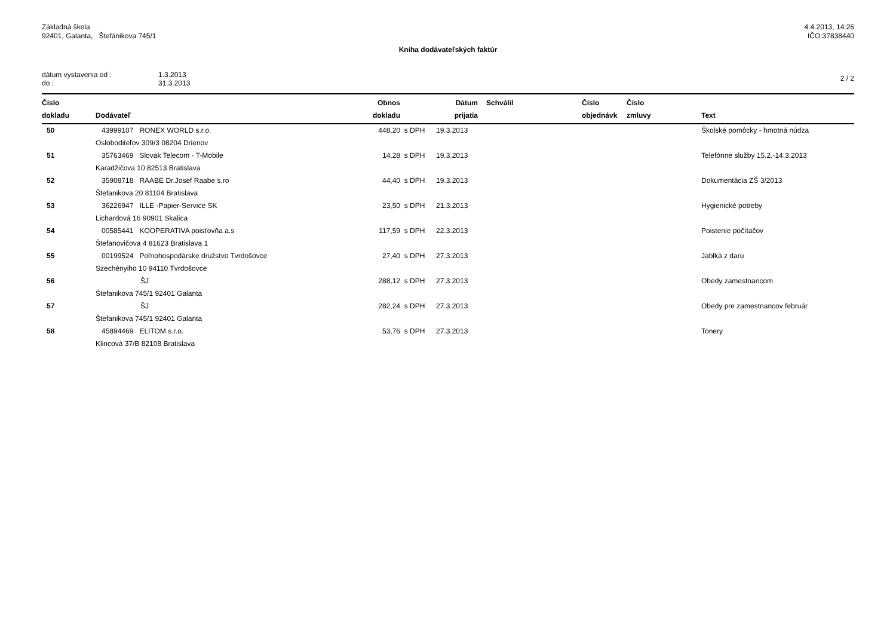Základná škola
92401, Galanta, Štefánikova 745/1
4.4.2013, 14:26
IČO:37838440
Kniha dodávateľských faktúr
dátum vystavenia od : 1.3.2013 do : 31.3.2013
2 / 2
| Číslo dokladu | Dodávateľ | Obnos dokladu | | Dátum prijatia | Schválil | Číslo objednávk | Číslo zmluvy | Text |
| --- | --- | --- | --- | --- | --- | --- | --- | --- |
| 50 | 43999107 RONEX WORLD s.r.o. | 448,20 | s DPH | 19.3.2013 | | | | Školské pomôcky - hmotná núdza |
| | Osloboditeľov 309/3 08204 Drienov | | | | | | | |
| 51 | 35763469 Slovak Telecom - T-Mobile | 14,28 | s DPH | 19.3.2013 | | | | Telefónne služby 15.2.-14.3.2013 |
| | Karadžičova 10 82513 Bratislava | | | | | | | |
| 52 | 35908718 RAABE Dr.Josef Raabe s.ro | 44,40 | s DPH | 19.3.2013 | | | | Dokumentácia ZŠ 3/2013 |
| | Štefanikova 20 81104 Bratislava | | | | | | | |
| 53 | 36226947 ILLE -Papier-Service SK | 23,50 | s DPH | 21.3.2013 | | | | Hygienické potreby |
| | Lichardová 16 90901 Skalica | | | | | | | |
| 54 | 00585441 KOOPERATIVA poisťovňa a.s | 117,59 | s DPH | 22.3.2013 | | | | Poistenie počítačov |
| | Štefanovičova 4 81623 Bratislava 1 | | | | | | | |
| 55 | 00199524 Poľnohospodárske družstvo Tvrdošovce | 27,40 | s DPH | 27.3.2013 | | | | Jablká z daru |
| | Szechényiho 10 94110 Tvrdošovce | | | | | | | |
| 56 | ŠJ | 288,12 | s DPH | 27.3.2013 | | | | Obedy zamestnancom |
| | Štefanikova 745/1 92401 Galanta | | | | | | | |
| 57 | ŠJ | 282,24 | s DPH | 27.3.2013 | | | | Obedy pre zamestnancov február |
| | Štefanikova 745/1 92401 Galanta | | | | | | | |
| 58 | 45894469 ELITOM s.r.o. | 53,76 | s DPH | 27.3.2013 | | | | Tonery |
| | Klincová 37/B 82108 Bratislava | | | | | | | |